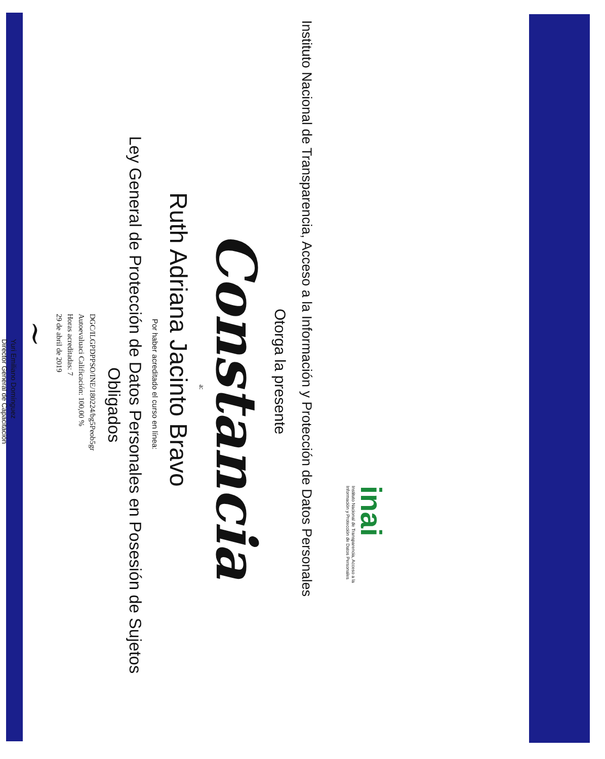inai
Instituto Nacional de Transparencia, Acceso a la
Información y Protección de Datos Personales
Instituto Nacional de Transparencia, Acceso a la Información y Protección de Datos Personales
Otorga la presente
Constancia
a:
Ruth Adriana Jacinto Bravo
Por haber acreditado el curso en línea:
Ley General de Protección de Datos Personales en Posesión de Sujetos
Obligados
DGC/ILGPDPPSO/INE/180224/bg5Peob5gr
Autoevaluaci Calificación: 100,00 %
Horas acreditadas: 7
29 de abril de 2019
~
Yuri Emiliano Domínguez
Director General de Capacitación